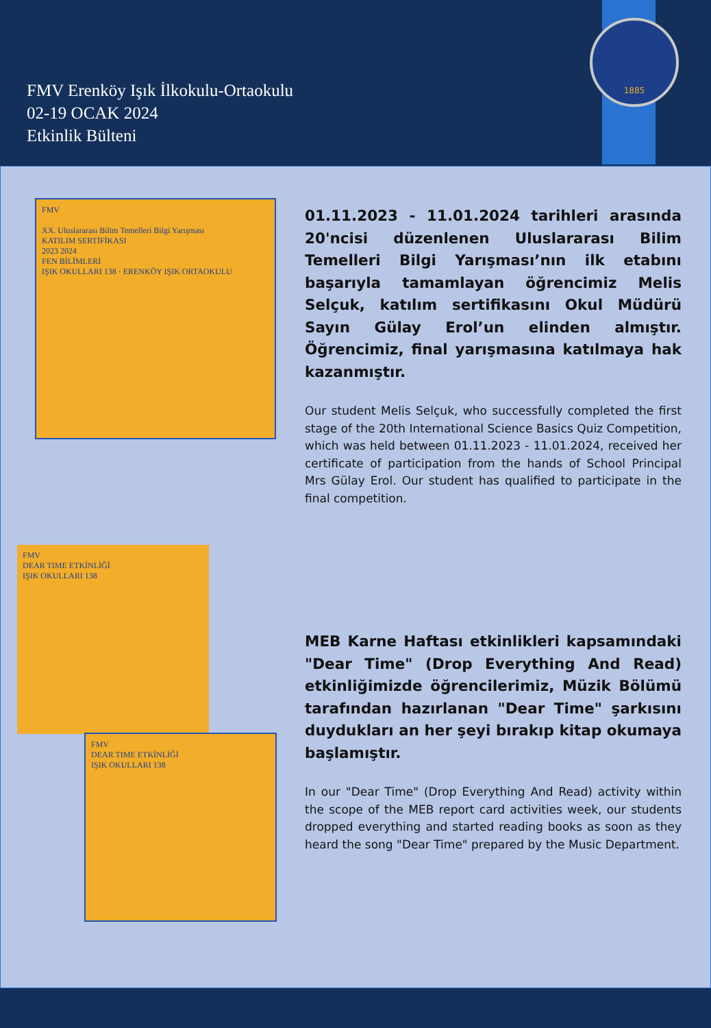FMV Erenköy Işık İlkokulu-Ortaokulu
02-19 OCAK 2024
Etkinlik Bülteni
1885
FMV
XX. Uluslararası Bilim Temelleri Bilgi Yarışması
KATILIM SERTİFİKASI
2023 2024
FEN BİLİMLERİ
IŞIK OKULLARI 138 · ERENKÖY IŞIK ORTAOKULU
01.11.2023 - 11.01.2024 tarihleri arasında 20'ncisi düzenlenen Uluslararası Bilim Temelleri Bilgi Yarışması’nın ilk etabını başarıyla tamamlayan öğrencimiz Melis Selçuk, katılım sertifikasını Okul Müdürü Sayın Gülay Erol’un elinden almıştır. Öğrencimiz, final yarışmasına katılmaya hak kazanmıştır.
Our student Melis Selçuk, who successfully completed the first stage of the 20th International Science Basics Quiz Competition, which was held between 01.11.2023 - 11.01.2024, received her certificate of participation from the hands of School Principal Mrs Gülay Erol. Our student has qualified to participate in the final competition.
FMV
DEAR TIME ETKİNLİĞİ
IŞIK OKULLARI 138
FMV
DEAR TIME ETKİNLİĞİ
IŞIK OKULLARI 138
MEB Karne Haftası etkinlikleri kapsamındaki "Dear Time" (Drop Everything And Read) etkinliğimizde öğrencilerimiz, Müzik Bölümü tarafından hazırlanan "Dear Time" şarkısını duydukları an her şeyi bırakıp kitap okumaya başlamıştır.
In our "Dear Time" (Drop Everything And Read) activity within the scope of the MEB report card activities week, our students dropped everything and started reading books as soon as they heard the song "Dear Time" prepared by the Music Department.